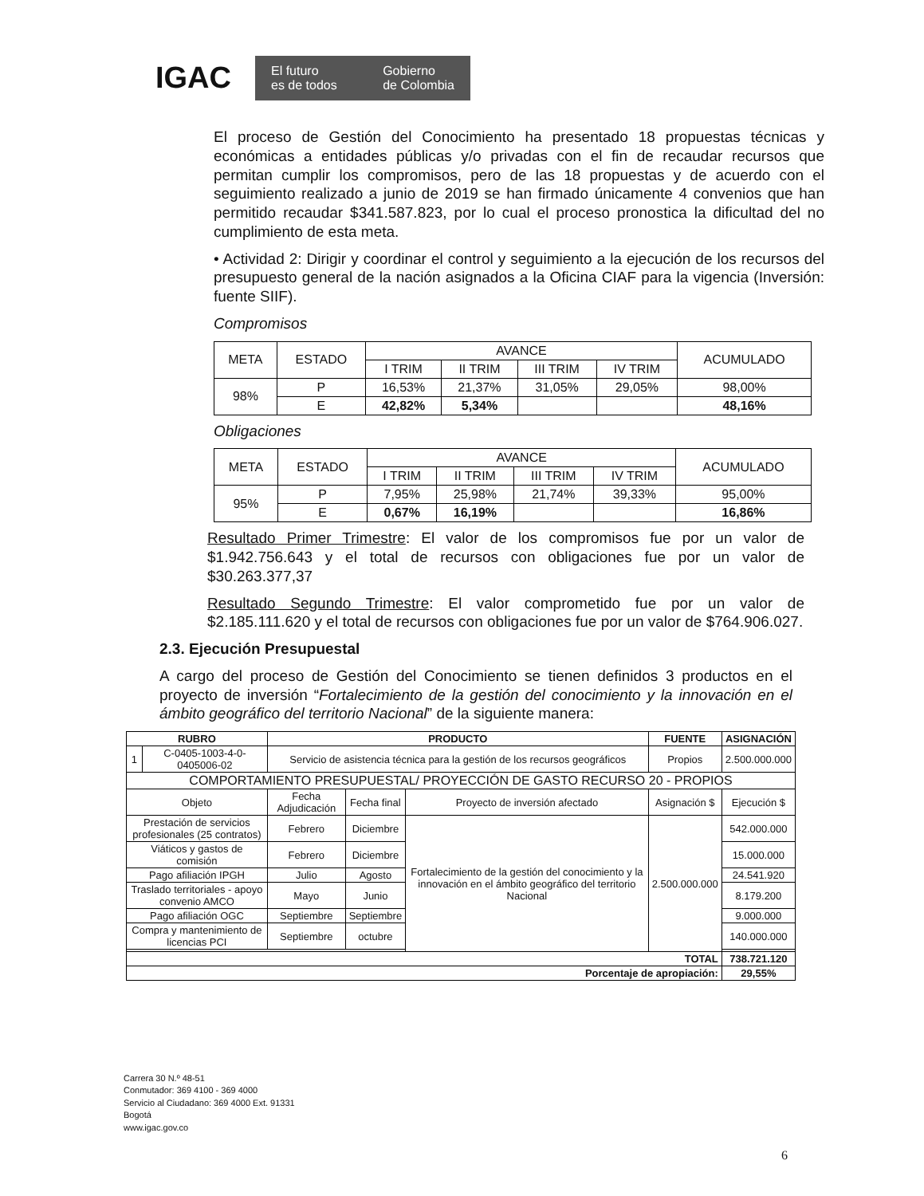IGAC
El futuro
es de todos Gobierno
de Colombia
El proceso de Gestión del Conocimiento ha presentado 18 propuestas técnicas y económicas a entidades públicas y/o privadas con el fin de recaudar recursos que permitan cumplir los compromisos, pero de las 18 propuestas y de acuerdo con el seguimiento realizado a junio de 2019 se han firmado únicamente 4 convenios que han permitido recaudar $341.587.823, por lo cual el proceso pronostica la dificultad del no cumplimiento de esta meta.
• Actividad 2: Dirigir y coordinar el control y seguimiento a la ejecución de los recursos del presupuesto general de la nación asignados a la Oficina CIAF para la vigencia (Inversión: fuente SIIF).
Compromisos
| META | ESTADO | AVANCE | | | | ACUMULADO |
| --- | --- | --- | --- | --- | --- | --- |
| | | I TRIM | II TRIM | III TRIM | IV TRIM | |
| 98% | P | 16,53% | 21,37% | 31,05% | 29,05% | 98,00% |
| | E | 42,82% | 5,34% | | | 48,16% |
Obligaciones
| META | ESTADO | AVANCE | | | | ACUMULADO |
| --- | --- | --- | --- | --- | --- | --- |
| | | I TRIM | II TRIM | III TRIM | IV TRIM | |
| 95% | P | 7,95% | 25,98% | 21,74% | 39,33% | 95,00% |
| | E | 0,67% | 16,19% | | | 16,86% |
Resultado Primer Trimestre: El valor de los compromisos fue por un valor de $1.942.756.643 y el total de recursos con obligaciones fue por un valor de $30.263.377,37
Resultado Segundo Trimestre: El valor comprometido fue por un valor de $2.185.111.620 y el total de recursos con obligaciones fue por un valor de $764.906.027.
2.3. Ejecución Presupuestal
A cargo del proceso de Gestión del Conocimiento se tienen definidos 3 productos en el proyecto de inversión “Fortalecimiento de la gestión del conocimiento y la innovación en el ámbito geográfico del territorio Nacional” de la siguiente manera:
| RUBRO | | PRODUCTO | | | FUENTE | ASIGNACIÓN |
| --- | --- | --- | --- | --- | --- | --- |
| 1 | C-0405-1003-4-0-0405006-02 | Servicio de asistencia técnica para la gestión de los recursos geográficos | | | Propios | 2.500.000.000 |
| COMPORTAMIENTO PRESUPUESTAL/ PROYECCIÓN DE GASTO RECURSO 20 - PROPIOS | | | | | | |
| Objeto | | Fecha Adjudicación | Fecha final | Proyecto de inversión afectado | Asignación $ | Ejecución $ |
| Prestación de servicios profesionales (25 contratos) | | Febrero | Diciembre | Fortalecimiento de la gestión del conocimiento y la innovación en el ámbito geográfico del territorio Nacional | 2.500.000.000 | 542.000.000 |
| Viáticos y gastos de comisión | | Febrero | Diciembre | | | 15.000.000 |
| Pago afiliación IPGH | | Julio | Agosto | | | 24.541.920 |
| Traslado territoriales - apoyo convenio AMCO | | Mayo | Junio | | | 8.179.200 |
| Pago afiliación OGC | | Septiembre | Septiembre | | | 9.000.000 |
| Compra y mantenimiento de licencias PCI | | Septiembre | octubre | | | 140.000.000 |
| TOTAL | | | | | | 738.721.120 |
| Porcentaje de apropiación: | | | | | | 29,55% |
Carrera 30 N.º 48-51
Conmutador: 369 4100 - 369 4000
Servicio al Ciudadano: 369 4000 Ext. 91331
Bogotá
www.igac.gov.co
6